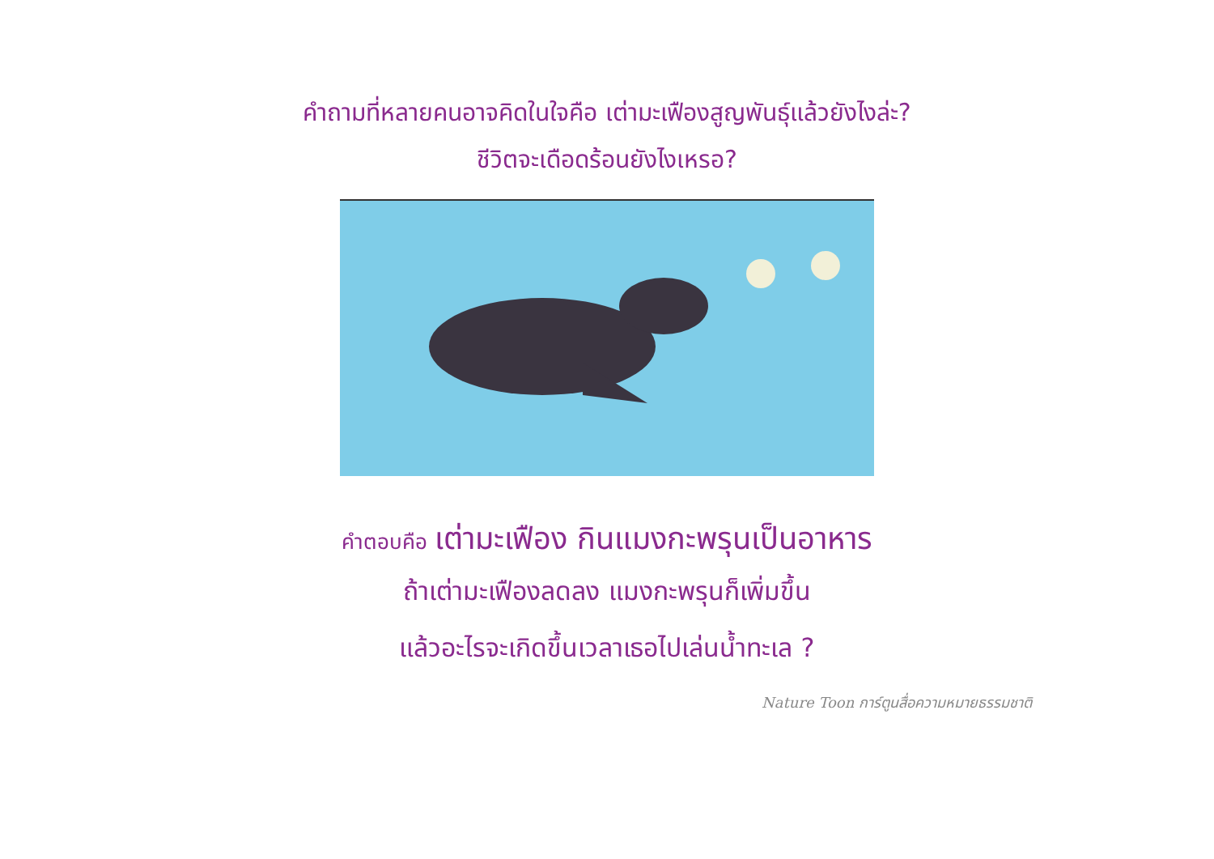คำถามที่หลายคนอาจคิดในใจคือ เต่ามะเฟืองสูญพันธุ์แล้วยังไงล่ะ?
ชีวิตจะเดือดร้อนยังไงเหรอ?
คำตอบคือ เต่ามะเฟือง กินแมงกะพรุนเป็นอาหาร
ถ้าเต่ามะเฟืองลดลง แมงกะพรุนก็เพิ่มขึ้น
แล้วอะไรจะเกิดขึ้นเวลาเธอไปเล่นน้ำทะเล ?
Nature Toon การ์ตูนสื่อความหมายธรรมชาติ